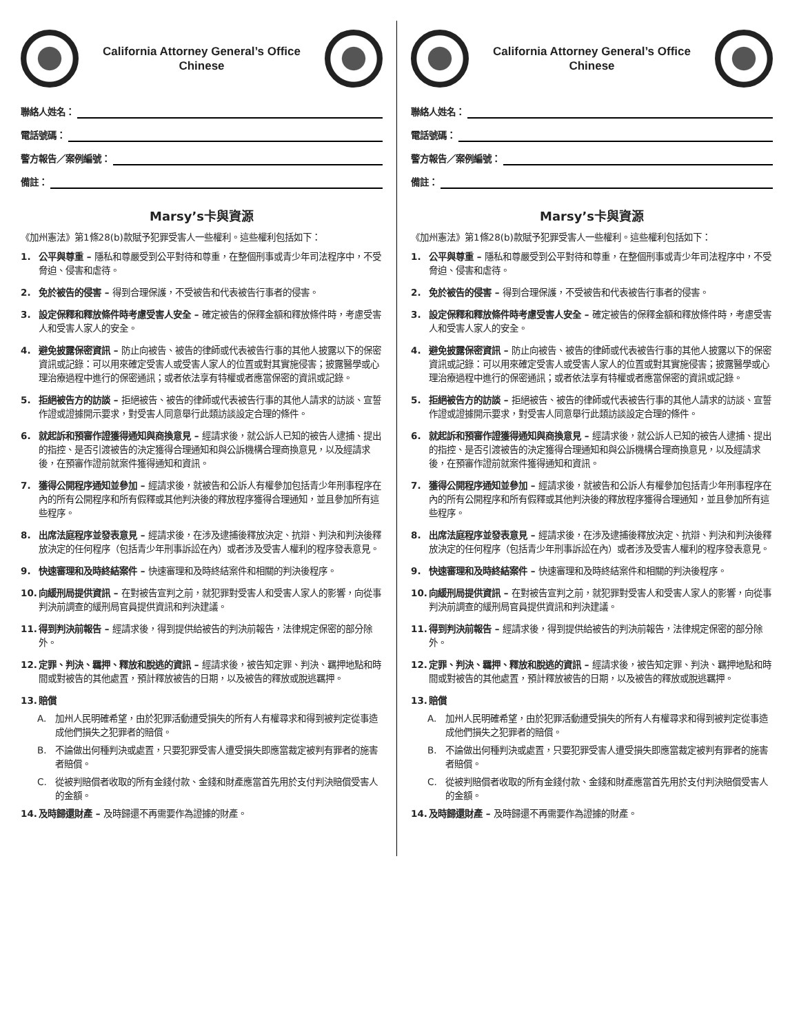California Attorney General’s Office
Chinese
聯絡人姓名：
電話號碼：
警方報告／案例編號：
備註：
Marsy’s卡與資源
《加州憲法》第1條28(b)款賦予犯罪受害人一些權利。這些權利包括如下：
1. 公平與尊重 – 隱私和尊嚴受到公平對待和尊重，在整個刑事或青少年司法程序中，不受脅迫、侵害和虐待。
2. 免於被告的侵害 – 得到合理保護，不受被告和代表被告行事者的侵害。
3. 設定保釋和釋放條件時考慮受害人安全 – 確定被告的保釋金額和釋放條件時，考慮受害人和受害人家人的安全。
4. 避免披露保密資訊 – 防止向被告、被告的律師或代表被告行事的其他人披露以下的保密資訊或記錄：可以用來確定受害人或受害人家人的位置或對其實施侵害；披露醫學或心理治療過程中進行的保密通訊；或者依法享有特權或者應當保密的資訊或記錄。
5. 拒絕被告方的訪談 – 拒絕被告、被告的律師或代表被告行事的其他人請求的訪談、宣誓作證或證據開示要求，對受害人同意舉行此類訪談設定合理的條件。
6. 就起訴和預審作證獲得通知與商換意見 – 經請求後，就公訴人已知的被告人逮捕、提出的指控、是否引渡被告的決定獲得合理通知和與公訴機構合理商換意見，以及經請求後，在預審作證前就案件獲得通知和資訊。
7. 獲得公開程序通知並參加 – 經請求後，就被告和公訴人有權參加包括青少年刑事程序在內的所有公開程序和所有假釋或其他判決後的釋放程序獲得合理通知，並且參加所有這些程序。
8. 出席法庭程序並發表意見 – 經請求後，在涉及逮捕後釋放決定、抗辯、判決和判決後釋放決定的任何程序（包括青少年刑事訴訟在內）或者涉及受害人權利的程序發表意見。
9. 快速審理和及時終結案件 – 快速審理和及時終結案件和相關的判決後程序。
10. 向緩刑局提供資訊 – 在對被告宣判之前，就犯罪對受害人和受害人家人的影響，向從事判決前調查的緩刑局官員提供資訊和判決建議。
11. 得到判決前報告 – 經請求後，得到提供給被告的判決前報告，法律規定保密的部分除外。
12. 定罪、判決、羈押、釋放和脫逃的資訊 – 經請求後，被告知定罪、判決、羈押地點和時間或對被告的其他處置，預計釋放被告的日期，以及被告的釋放或脫逃羈押。
13. 賠償
A. 加州人民明確希望，由於犯罪活動遭受損失的所有人有權尋求和得到被判定從事造成他們損失之犯罪者的賠償。
B. 不論做出何種判決或處置，只要犯罪受害人遭受損失即應當裁定被判有罪者的施害者賠償。
C. 從被判賠償者收取的所有金錢付款、金錢和財產應當首先用於支付判決賠償受害人的金額。
14. 及時歸還財產 – 及時歸還不再需要作為證據的財產。
California Attorney General’s Office
Chinese
聯絡人姓名：
電話號碼：
警方報告／案例編號：
備註：
Marsy’s卡與資源
《加州憲法》第1條28(b)款賦予犯罪受害人一些權利。這些權利包括如下：
1. 公平與尊重 – 隱私和尊嚴受到公平對待和尊重，在整個刑事或青少年司法程序中，不受脅迫、侵害和虐待。
2. 免於被告的侵害 – 得到合理保護，不受被告和代表被告行事者的侵害。
3. 設定保釋和釋放條件時考慮受害人安全 – 確定被告的保釋金額和釋放條件時，考慮受害人和受害人家人的安全。
4. 避免披露保密資訊 – 防止向被告、被告的律師或代表被告行事的其他人披露以下的保密資訊或記錄：可以用來確定受害人或受害人家人的位置或對其實施侵害；披露醫學或心理治療過程中進行的保密通訊；或者依法享有特權或者應當保密的資訊或記錄。
5. 拒絕被告方的訪談 – 拒絕被告、被告的律師或代表被告行事的其他人請求的訪談、宣誓作證或證據開示要求，對受害人同意舉行此類訪談設定合理的條件。
6. 就起訴和預審作證獲得通知與商換意見 – 經請求後，就公訴人已知的被告人逮捕、提出的指控、是否引渡被告的決定獲得合理通知和與公訴機構合理商換意見，以及經請求後，在預審作證前就案件獲得通知和資訊。
7. 獲得公開程序通知並參加 – 經請求後，就被告和公訴人有權參加包括青少年刑事程序在內的所有公開程序和所有假釋或其他判決後的釋放程序獲得合理通知，並且參加所有這些程序。
8. 出席法庭程序並發表意見 – 經請求後，在涉及逮捕後釋放決定、抗辯、判決和判決後釋放決定的任何程序（包括青少年刑事訴訟在內）或者涉及受害人權利的程序發表意見。
9. 快速審理和及時終結案件 – 快速審理和及時終結案件和相關的判決後程序。
10. 向緩刑局提供資訊 – 在對被告宣判之前，就犯罪對受害人和受害人家人的影響，向從事判決前調查的緩刑局官員提供資訊和判決建議。
11. 得到判決前報告 – 經請求後，得到提供給被告的判決前報告，法律規定保密的部分除外。
12. 定罪、判決、羈押、釋放和脫逃的資訊 – 經請求後，被告知定罪、判決、羈押地點和時間或對被告的其他處置，預計釋放被告的日期，以及被告的釋放或脫逃羈押。
13. 賠償
A. 加州人民明確希望，由於犯罪活動遭受損失的所有人有權尋求和得到被判定從事造成他們損失之犯罪者的賠償。
B. 不論做出何種判決或處置，只要犯罪受害人遭受損失即應當裁定被判有罪者的施害者賠償。
C. 從被判賠償者收取的所有金錢付款、金錢和財產應當首先用於支付判決賠償受害人的金額。
14. 及時歸還財產 – 及時歸還不再需要作為證據的財產。